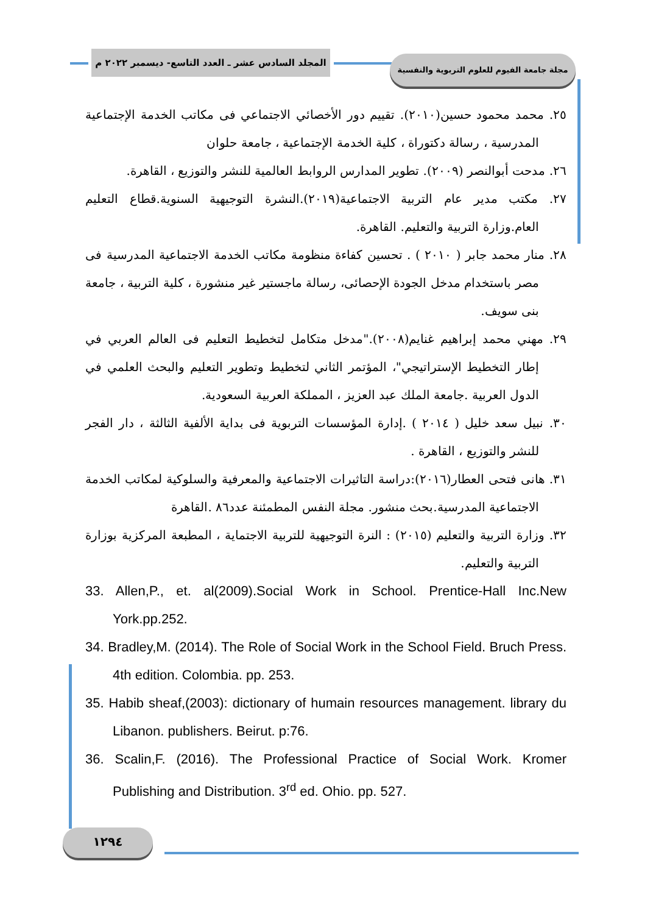المجلد السادس عشر ـ العدد التاسع- ديسمبر ٢٠٢٢ م
مجلة جامعة الفيوم للعلوم التربوية والنفسية
٢٥. محمد محمود حسين(٢٠١٠). تقييم دور الأخصائي الاجتماعي فى مكاتب الخدمة الإجتماعية المدرسية ، رسالة دكتوراة ، كلية الخدمة الإجتماعية ، جامعة حلوان
٢٦. مدحت أبوالنصر (٢٠٠٩). تطوير المدارس الروابط العالمية للنشر والتوزيع ، القاهرة.
٢٧. مكتب مدير عام التربية الاجتماعية(٢٠١٩).النشرة التوجيهية السنوية.قطاع التعليم العام.وزارة التربية والتعليم. القاهرة.
٢٨. منار محمد جابر ( ٢٠١٠ ) . تحسين كفاءة منظومة مكاتب الخدمة الاجتماعية المدرسية فى مصر باستخدام مدخل الجودة الإحصائى، رسالة ماجستير غير منشورة ، كلية التربية ، جامعة بنى سويف.
٢٩. مهني محمد إبراهيم غنايم(٢٠٠٨)."مدخل متكامل لتخطيط التعليم فى العالم العربي في إطار التخطيط الإستراتيجي"، المؤتمر الثاني لتخطيط وتطوير التعليم والبحث العلمي في الدول العربية .جامعة الملك عبد العزيز ، المملكة العربية السعودية.
٣٠. نبيل سعد خليل ( ٢٠١٤ ) .إدارة المؤسسات التربوية فى بداية الألفية الثالثة ، دار الفجر للنشر والتوزيع ، القاهرة .
٣١. هانى فتحى العطار(٢٠١٦):دراسة التاثيرات الاجتماعية والمعرفية والسلوكية لمكاتب الخدمة الاجتماعية المدرسية.بحث منشور. مجلة النفس المطمئنة عدد٨٦ .القاهرة
٣٢. وزارة التربية والتعليم (٢٠١٥) : النرة التوجيهية للتربية الاجتماية ، المطبعة المركزية بوزارة التربية والتعليم.
33. Allen,P., et. al(2009).Social Work in School. Prentice-Hall Inc.New York.pp.252.
34. Bradley,M. (2014). The Role of Social Work in the School Field. Bruch Press. 4th edition. Colombia. pp. 253.
35. Habib sheaf,(2003): dictionary of humain resources management. library du Libanon. publishers. Beirut. p:76.
36. Scalin,F. (2016). The Professional Practice of Social Work. Kromer Publishing and Distribution. 3<sup>rd</sup> ed. Ohio. pp. 527.
١٢٩٤